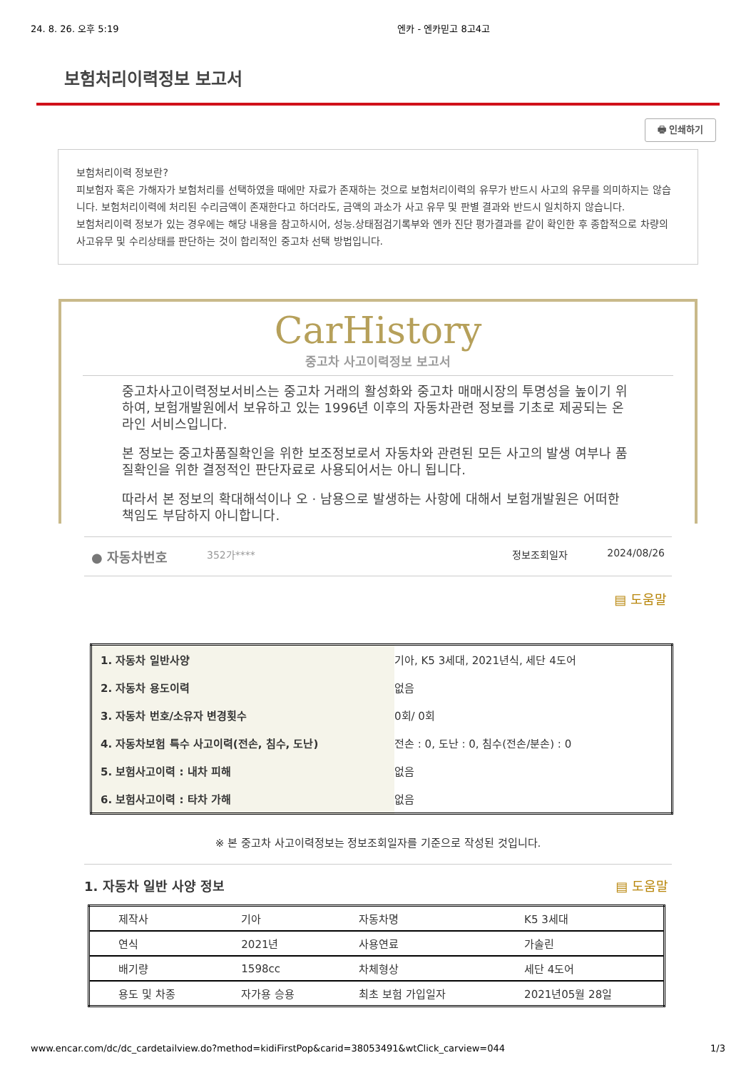24. 8. 26. 오후 5:19 엔카 - 엔카믿고 8고4고
보험처리이력정보 보고서
🖶 인쇄하기
보험처리이력 정보란?
피보험자 혹은 가해자가 보험처리를 선택하였을 때에만 자료가 존재하는 것으로 보험처리이력의 유무가 반드시 사고의 유무를 의미하지는 않습니다. 보험처리이력에 처리된 수리금액이 존재한다고 하더라도, 금액의 과소가 사고 유무 및 판별 결과와 반드시 일치하지 않습니다.
보험처리이력 정보가 있는 경우에는 해당 내용을 참고하시어, 성능.상태점검기록부와 엔카 진단 평가결과를 같이 확인한 후 종합적으로 차량의 사고유무 및 수리상태를 판단하는 것이 합리적인 중고차 선택 방법입니다.
CarHistory
중고차 사고이력정보 보고서
중고차사고이력정보서비스는 중고차 거래의 활성화와 중고차 매매시장의 투명성을 높이기 위하여, 보험개발원에서 보유하고 있는 1996년 이후의 자동차관련 정보를 기초로 제공되는 온라인 서비스입니다.
본 정보는 중고차품질확인을 위한 보조정보로서 자동차와 관련된 모든 사고의 발생 여부나 품질확인을 위한 결정적인 판단자료로 사용되어서는 아니 됩니다.
따라서 본 정보의 확대해석이나 오 · 남용으로 발생하는 사항에 대해서 보험개발원은 어떠한 책임도 부담하지 아니합니다.
● 자동차번호 352가**** 정보조회일자 2024/08/26
▤ 도움말
| 1. 자동차 일반사양 | 기아, K5 3세대, 2021년식, 세단 4도어 |
| 2. 자동차 용도이력 | 없음 |
| 3. 자동차 번호/소유자 변경횟수 | 0회/ 0회 |
| 4. 자동차보험 특수 사고이력(전손, 침수, 도난) | 전손 : 0, 도난 : 0, 침수(전손/분손) : 0 |
| 5. 보험사고이력 : 내차 피해 | 없음 |
| 6. 보험사고이력 : 타차 가해 | 없음 |
※ 본 중고차 사고이력정보는 정보조회일자를 기준으로 작성된 것입니다.
1. 자동차 일반 사양 정보 ▤ 도움말
| 제작사 | 기아 | 자동차명 | K5 3세대 |
| 연식 | 2021년 | 사용연료 | 가솔린 |
| 배기량 | 1598cc | 차체형상 | 세단 4도어 |
| 용도 및 차종 | 자가용 승용 | 최초 보험 가입일자 | 2021년05월 28일 |
www.encar.com/dc/dc_cardetailview.do?method=kidiFirstPop&carid=38053491&wtClick_carview=044 1/3